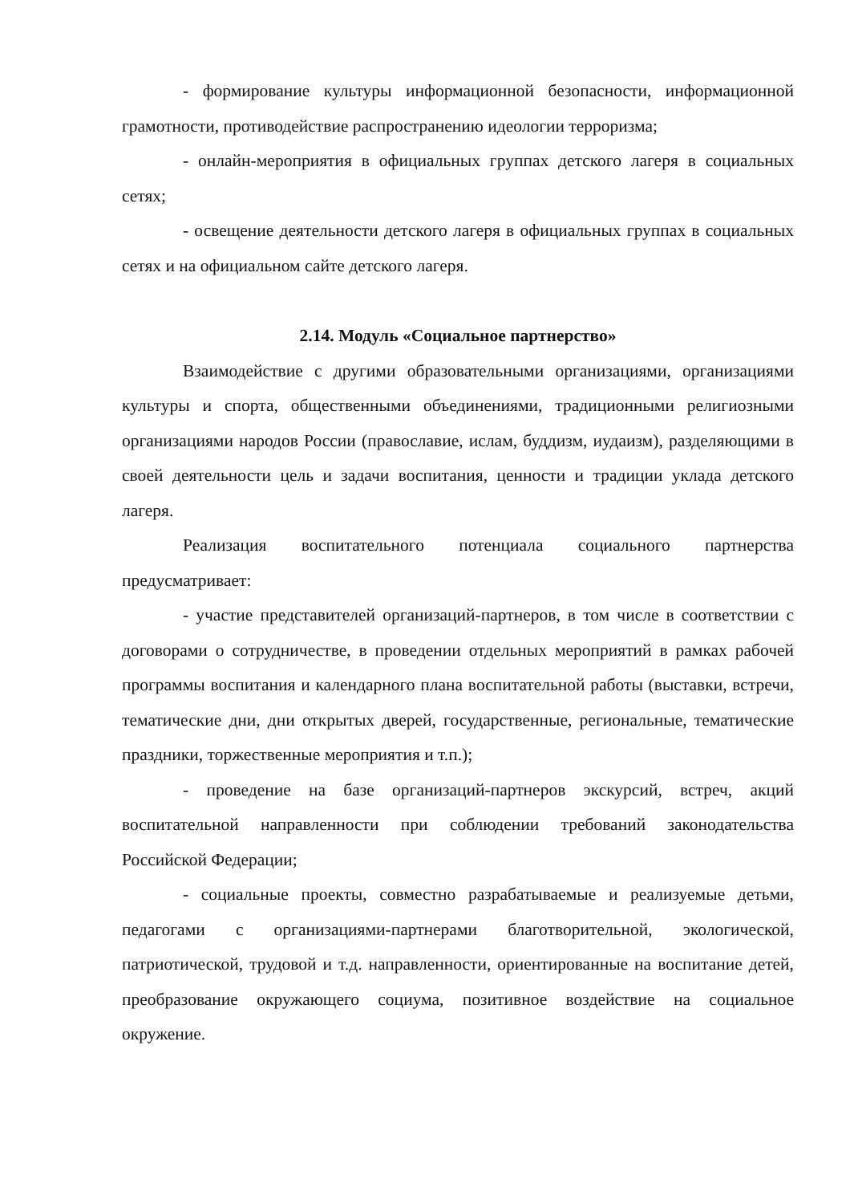- формирование культуры информационной безопасности, информационной грамотности, противодействие распространению идеологии терроризма;
- онлайн-мероприятия в официальных группах детского лагеря в социальных сетях;
- освещение деятельности детского лагеря в официальных группах в социальных сетях и на официальном сайте детского лагеря.
2.14. Модуль «Социальное партнерство»
Взаимодействие с другими образовательными организациями, организациями культуры и спорта, общественными объединениями, традиционными религиозными организациями народов России (православие, ислам, буддизм, иудаизм), разделяющими в своей деятельности цель и задачи воспитания, ценности и традиции уклада детского лагеря.
Реализация воспитательного потенциала социального партнерства предусматривает:
- участие представителей организаций-партнеров, в том числе в соответствии с договорами о сотрудничестве, в проведении отдельных мероприятий в рамках рабочей программы воспитания и календарного плана воспитательной работы (выставки, встречи, тематические дни, дни открытых дверей, государственные, региональные, тематические праздники, торжественные мероприятия и т.п.);
- проведение на базе организаций-партнеров экскурсий, встреч, акций воспитательной направленности при соблюдении требований законодательства Российской Федерации;
- социальные проекты, совместно разрабатываемые и реализуемые детьми, педагогами с организациями-партнерами благотворительной, экологической, патриотической, трудовой и т.д. направленности, ориентированные на воспитание детей, преобразование окружающего социума, позитивное воздействие на социальное окружение.